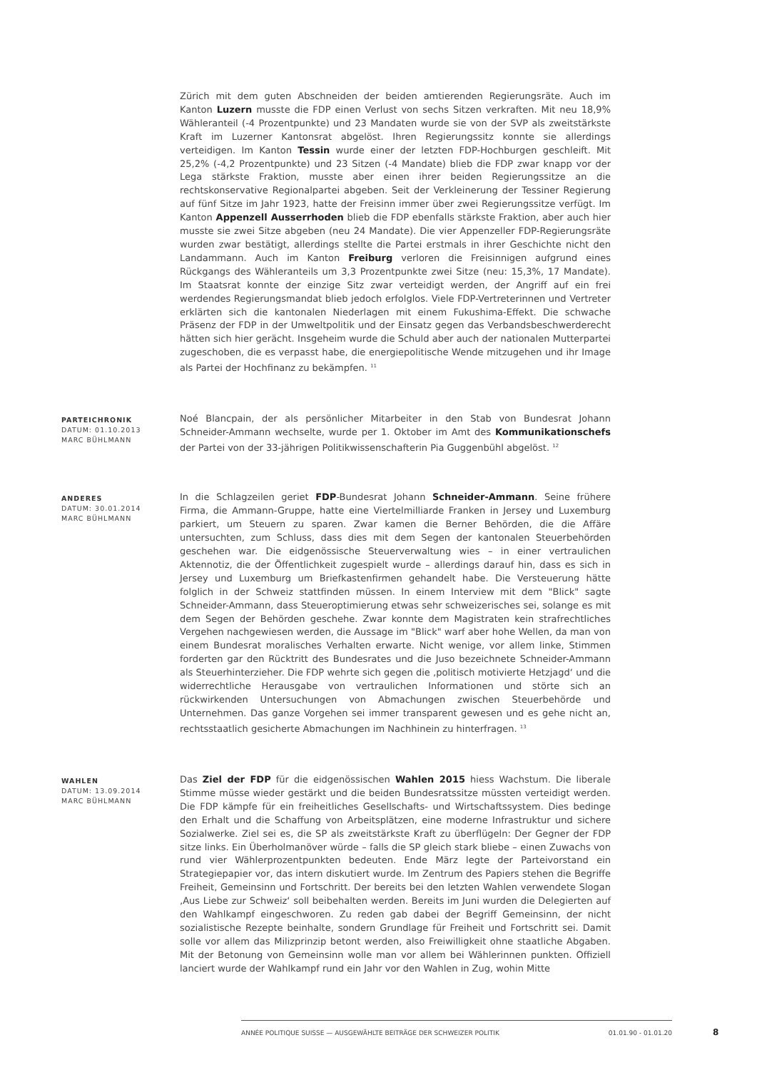Zürich mit dem guten Abschneiden der beiden amtierenden Regierungsräte. Auch im Kanton Luzern musste die FDP einen Verlust von sechs Sitzen verkraften. Mit neu 18,9% Wähleranteil (-4 Prozentpunkte) und 23 Mandaten wurde sie von der SVP als zweitstärkste Kraft im Luzerner Kantonsrat abgelöst. Ihren Regierungssitz konnte sie allerdings verteidigen. Im Kanton Tessin wurde einer der letzten FDP-Hochburgen geschleift. Mit 25,2% (-4,2 Prozentpunkte) und 23 Sitzen (-4 Mandate) blieb die FDP zwar knapp vor der Lega stärkste Fraktion, musste aber einen ihrer beiden Regierungssitze an die rechtskonservative Regionalpartei abgeben. Seit der Verkleinerung der Tessiner Regierung auf fünf Sitze im Jahr 1923, hatte der Freisinn immer über zwei Regierungssitze verfügt. Im Kanton Appenzell Ausserrhoden blieb die FDP ebenfalls stärkste Fraktion, aber auch hier musste sie zwei Sitze abgeben (neu 24 Mandate). Die vier Appenzeller FDP-Regierungsräte wurden zwar bestätigt, allerdings stellte die Partei erstmals in ihrer Geschichte nicht den Landammann. Auch im Kanton Freiburg verloren die Freisinnigen aufgrund eines Rückgangs des Wähleranteils um 3,3 Prozentpunkte zwei Sitze (neu: 15,3%, 17 Mandate). Im Staatsrat konnte der einzige Sitz zwar verteidigt werden, der Angriff auf ein frei werdendes Regierungsmandat blieb jedoch erfolglos. Viele FDP-Vertreterinnen und Vertreter erklärten sich die kantonalen Niederlagen mit einem Fukushima-Effekt. Die schwache Präsenz der FDP in der Umweltpolitik und der Einsatz gegen das Verbandsbeschwerderecht hätten sich hier gerächt. Insgeheim wurde die Schuld aber auch der nationalen Mutterpartei zugeschoben, die es verpasst habe, die energiepolitische Wende mitzugehen und ihr Image als Partei der Hochfinanz zu bekämpfen. <sup>11</sup>
PARTEICHRONIK
DATUM: 01.10.2013
MARC BÜHLMANN
Noé Blancpain, der als persönlicher Mitarbeiter in den Stab von Bundesrat Johann Schneider-Ammann wechselte, wurde per 1. Oktober im Amt des Kommunikationschefs der Partei von der 33-jährigen Politikwissenschafterin Pia Guggenbühl abgelöst. <sup>12</sup>
ANDERES
DATUM: 30.01.2014
MARC BÜHLMANN
In die Schlagzeilen geriet FDP-Bundesrat Johann Schneider-Ammann. Seine frühere Firma, die Ammann-Gruppe, hatte eine Viertelmilliarde Franken in Jersey und Luxemburg parkiert, um Steuern zu sparen. Zwar kamen die Berner Behörden, die die Affäre untersuchten, zum Schluss, dass dies mit dem Segen der kantonalen Steuerbehörden geschehen war. Die eidgenössische Steuerverwaltung wies – in einer vertraulichen Aktennotiz, die der Öffentlichkeit zugespielt wurde – allerdings darauf hin, dass es sich in Jersey und Luxemburg um Briefkastenfirmen gehandelt habe. Die Versteuerung hätte folglich in der Schweiz stattfinden müssen. In einem Interview mit dem "Blick" sagte Schneider-Ammann, dass Steueroptimierung etwas sehr schweizerisches sei, solange es mit dem Segen der Behörden geschehe. Zwar konnte dem Magistraten kein strafrechtliches Vergehen nachgewiesen werden, die Aussage im "Blick" warf aber hohe Wellen, da man von einem Bundesrat moralisches Verhalten erwarte. Nicht wenige, vor allem linke, Stimmen forderten gar den Rücktritt des Bundesrates und die Juso bezeichnete Schneider-Ammann als Steuerhinterzieher. Die FDP wehrte sich gegen die ‚politisch motivierte Hetzjagd‘ und die widerrechtliche Herausgabe von vertraulichen Informationen und störte sich an rückwirkenden Untersuchungen von Abmachungen zwischen Steuerbehörde und Unternehmen. Das ganze Vorgehen sei immer transparent gewesen und es gehe nicht an, rechtsstaatlich gesicherte Abmachungen im Nachhinein zu hinterfragen. <sup>13</sup>
WAHLEN
DATUM: 13.09.2014
MARC BÜHLMANN
Das Ziel der FDP für die eidgenössischen Wahlen 2015 hiess Wachstum. Die liberale Stimme müsse wieder gestärkt und die beiden Bundesratssitze müssten verteidigt werden. Die FDP kämpfe für ein freiheitliches Gesellschafts- und Wirtschaftssystem. Dies bedinge den Erhalt und die Schaffung von Arbeitsplätzen, eine moderne Infrastruktur und sichere Sozialwerke. Ziel sei es, die SP als zweitstärkste Kraft zu überflügeln: Der Gegner der FDP sitze links. Ein Überholmanöver würde – falls die SP gleich stark bliebe – einen Zuwachs von rund vier Wählerprozentpunkten bedeuten. Ende März legte der Parteivorstand ein Strategiepapier vor, das intern diskutiert wurde. Im Zentrum des Papiers stehen die Begriffe Freiheit, Gemeinsinn und Fortschritt. Der bereits bei den letzten Wahlen verwendete Slogan ‚Aus Liebe zur Schweiz‘ soll beibehalten werden. Bereits im Juni wurden die Delegierten auf den Wahlkampf eingeschworen. Zu reden gab dabei der Begriff Gemeinsinn, der nicht sozialistische Rezepte beinhalte, sondern Grundlage für Freiheit und Fortschritt sei. Damit solle vor allem das Milizprinzip betont werden, also Freiwilligkeit ohne staatliche Abgaben. Mit der Betonung von Gemeinsinn wolle man vor allem bei Wählerinnen punkten. Offiziell lanciert wurde der Wahlkampf rund ein Jahr vor den Wahlen in Zug, wohin Mitte
ANNÉE POLITIQUE SUISSE — AUSGEWÄHLTE BEITRÄGE DER SCHWEIZER POLITIK 01.01.90 - 01.01.20
8